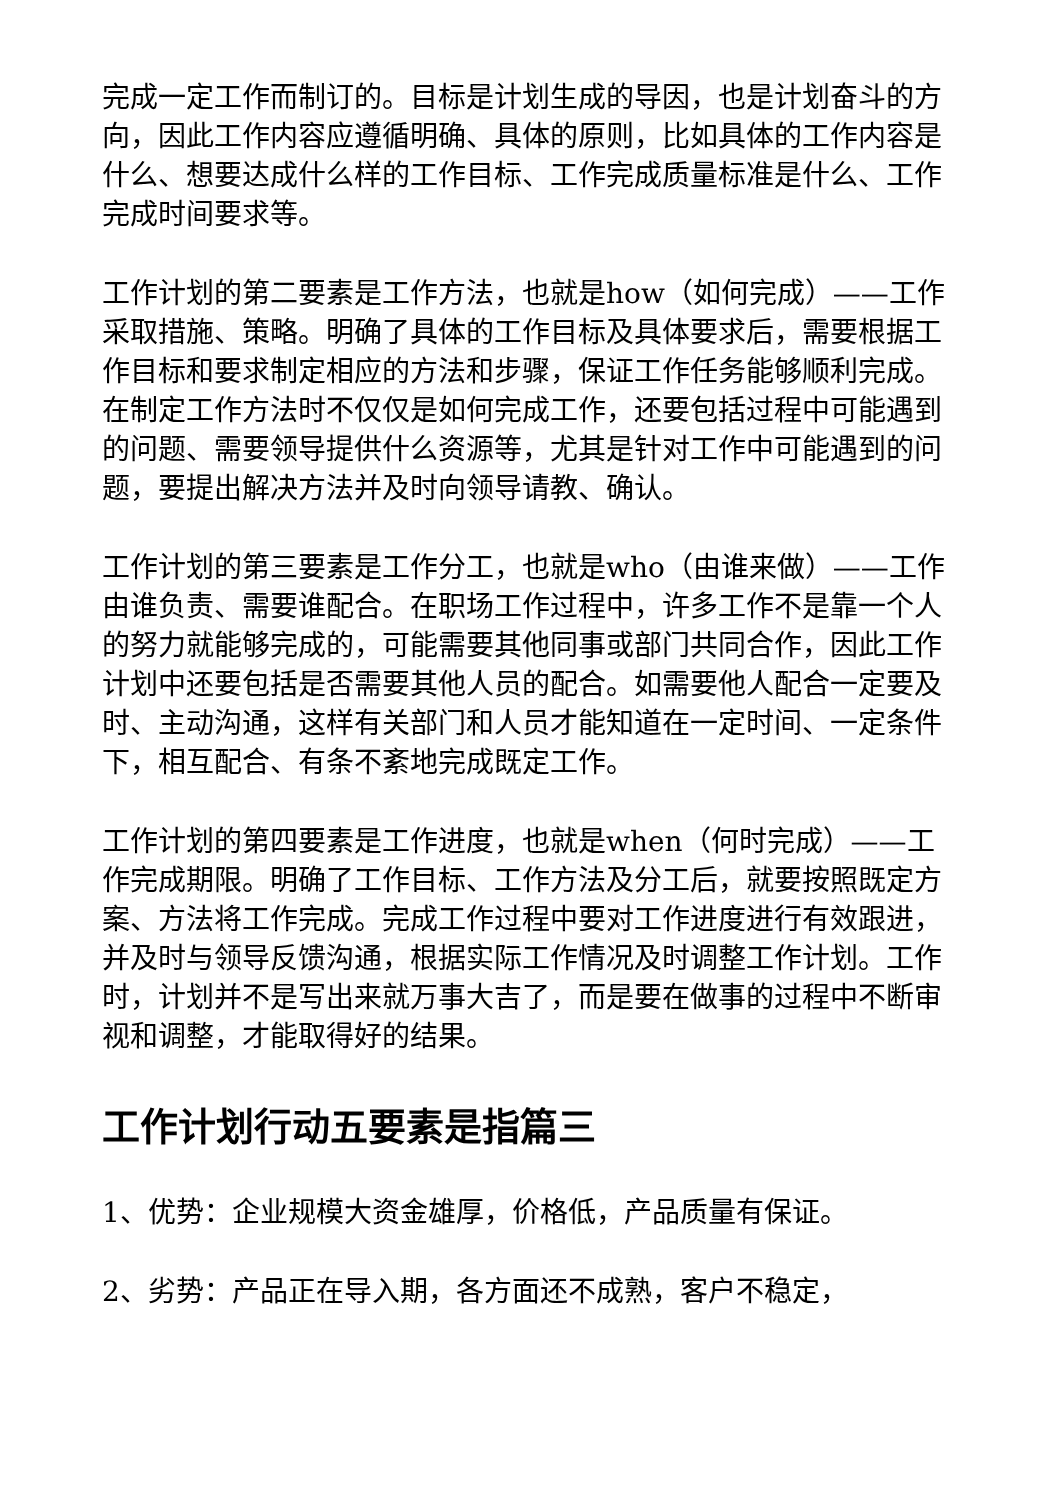完成一定工作而制订的。目标是计划生成的导因，也是计划奋斗的方向，因此工作内容应遵循明确、具体的原则，比如具体的工作内容是什么、想要达成什么样的工作目标、工作完成质量标准是什么、工作完成时间要求等。
工作计划的第二要素是工作方法，也就是how（如何完成）——工作采取措施、策略。明确了具体的工作目标及具体要求后，需要根据工作目标和要求制定相应的方法和步骤，保证工作任务能够顺利完成。在制定工作方法时不仅仅是如何完成工作，还要包括过程中可能遇到的问题、需要领导提供什么资源等，尤其是针对工作中可能遇到的问题，要提出解决方法并及时向领导请教、确认。
工作计划的第三要素是工作分工，也就是who（由谁来做）——工作由谁负责、需要谁配合。在职场工作过程中，许多工作不是靠一个人的努力就能够完成的，可能需要其他同事或部门共同合作，因此工作计划中还要包括是否需要其他人员的配合。如需要他人配合一定要及时、主动沟通，这样有关部门和人员才能知道在一定时间、一定条件下，相互配合、有条不紊地完成既定工作。
工作计划的第四要素是工作进度，也就是when（何时完成）——工作完成期限。明确了工作目标、工作方法及分工后，就要按照既定方案、方法将工作完成。完成工作过程中要对工作进度进行有效跟进，并及时与领导反馈沟通，根据实际工作情况及时调整工作计划。工作时，计划并不是写出来就万事大吉了，而是要在做事的过程中不断审视和调整，才能取得好的结果。
工作计划行动五要素是指篇三
1、优势：企业规模大资金雄厚，价格低，产品质量有保证。
2、劣势：产品正在导入期，各方面还不成熟，客户不稳定，